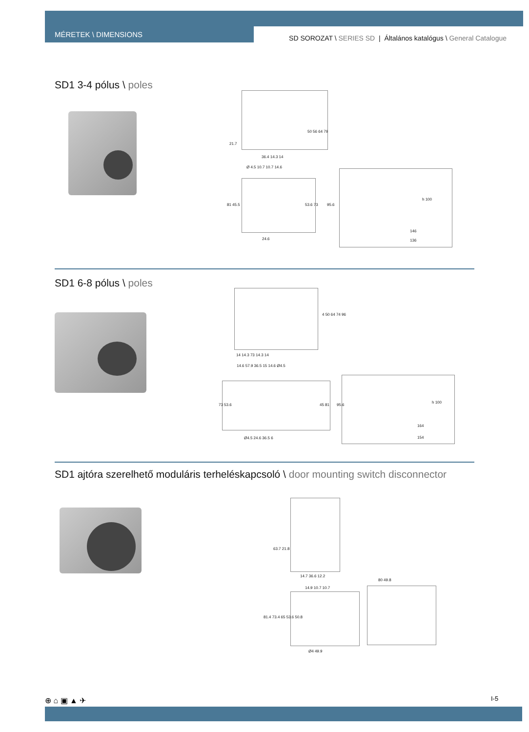MÉRETEK \ DIMENSIONS
SD SOROZAT \ SERIES SD | Általános katalógus \ General Catalogue
SD1 3-4 pólus \ poles
21.7
50 56 64 79
36.4 14.3 14
Ø 4.5 10.7 10.7 14.6
81 45.5 53.6 73
24.6
95.6
h 100
146
136
SD1 6-8 pólus \ poles
4 50 64 74 96
14 14.3 73 14.3 14
14.6 57.9 36.5 15 14.6 Ø4.5
73 53.6 45 81
Ø4.5 24.6 36.5 6
95.6
h 100
164
154
SD1 ajtóra szerelhető moduláris terheléskapcsoló \ door mounting switch disconnector
63.7 21.8
14.7 36.6 12.2
14.9 10.7 10.7
81.4 73.4 65 53.6 50.8
Ø4 49.9
80 49.8
⊕ ⌂ ▣ ▲ ✈ I-5